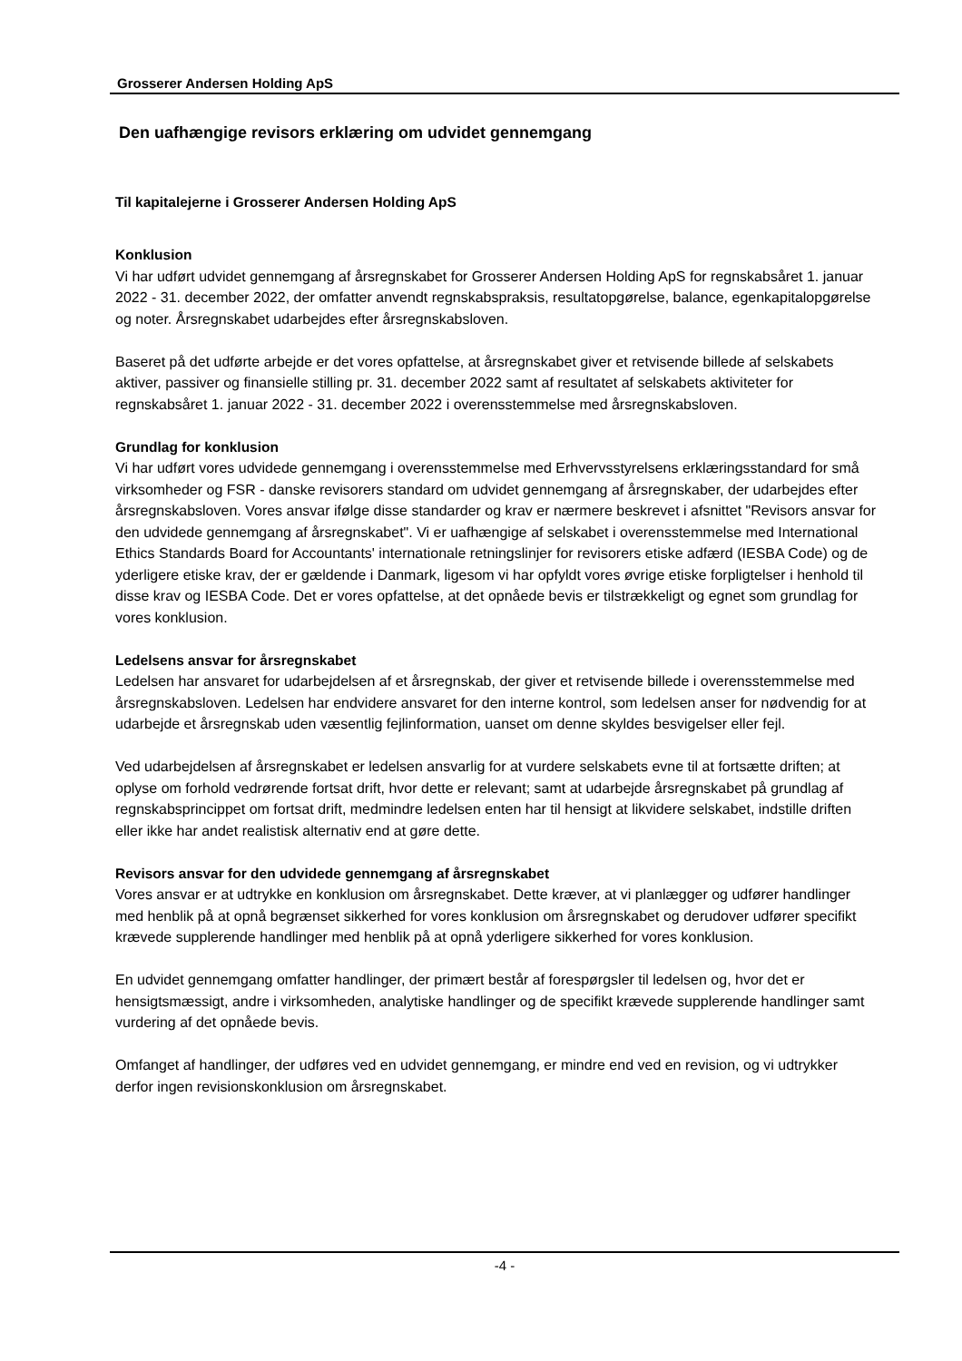Grosserer Andersen Holding ApS
Den uafhængige revisors erklæring om udvidet gennemgang
Til kapitalejerne i Grosserer Andersen Holding ApS
Konklusion
Vi har udført udvidet gennemgang af årsregnskabet for Grosserer Andersen Holding ApS for regnskabsåret 1. januar 2022 - 31. december 2022, der omfatter anvendt regnskabspraksis, resultatopgørelse, balance, egenkapitalopgørelse og noter. Årsregnskabet udarbejdes efter årsregnskabsloven.
Baseret på det udførte arbejde er det vores opfattelse, at årsregnskabet giver et retvisende billede af selskabets aktiver, passiver og finansielle stilling pr. 31. december 2022 samt af resultatet af selskabets aktiviteter for regnskabsåret 1. januar 2022 - 31. december 2022 i overensstemmelse med årsregnskabsloven.
Grundlag for konklusion
Vi har udført vores udvidede gennemgang i overensstemmelse med Erhvervsstyrelsens erklæringsstandard for små virksomheder og FSR - danske revisorers standard om udvidet gennemgang af årsregnskaber, der udarbejdes efter årsregnskabsloven. Vores ansvar ifølge disse standarder og krav er nærmere beskrevet i afsnittet "Revisors ansvar for den udvidede gennemgang af årsregnskabet". Vi er uafhængige af selskabet i overensstemmelse med International Ethics Standards Board for Accountants' internationale retningslinjer for revisorers etiske adfærd (IESBA Code) og de yderligere etiske krav, der er gældende i Danmark, ligesom vi har opfyldt vores øvrige etiske forpligtelser i henhold til disse krav og IESBA Code. Det er vores opfattelse, at det opnåede bevis er tilstrækkeligt og egnet som grundlag for vores konklusion.
Ledelsens ansvar for årsregnskabet
Ledelsen har ansvaret for udarbejdelsen af et årsregnskab, der giver et retvisende billede i overensstemmelse med årsregnskabsloven. Ledelsen har endvidere ansvaret for den interne kontrol, som ledelsen anser for nødvendig for at udarbejde et årsregnskab uden væsentlig fejlinformation, uanset om denne skyldes besvigelser eller fejl.
Ved udarbejdelsen af årsregnskabet er ledelsen ansvarlig for at vurdere selskabets evne til at fortsætte driften; at oplyse om forhold vedrørende fortsat drift, hvor dette er relevant; samt at udarbejde årsregnskabet på grundlag af regnskabsprincippet om fortsat drift, medmindre ledelsen enten har til hensigt at likvidere selskabet, indstille driften eller ikke har andet realistisk alternativ end at gøre dette.
Revisors ansvar for den udvidede gennemgang af årsregnskabet
Vores ansvar er at udtrykke en konklusion om årsregnskabet. Dette kræver, at vi planlægger og udfører handlinger med henblik på at opnå begrænset sikkerhed for vores konklusion om årsregnskabet og derudover udfører specifikt krævede supplerende handlinger med henblik på at opnå yderligere sikkerhed for vores konklusion.
En udvidet gennemgang omfatter handlinger, der primært består af forespørgsler til ledelsen og, hvor det er hensigtsmæssigt, andre i virksomheden, analytiske handlinger og de specifikt krævede supplerende handlinger samt vurdering af det opnåede bevis.
Omfanget af handlinger, der udføres ved en udvidet gennemgang, er mindre end ved en revision, og vi udtrykker derfor ingen revisionskonklusion om årsregnskabet.
-4 -